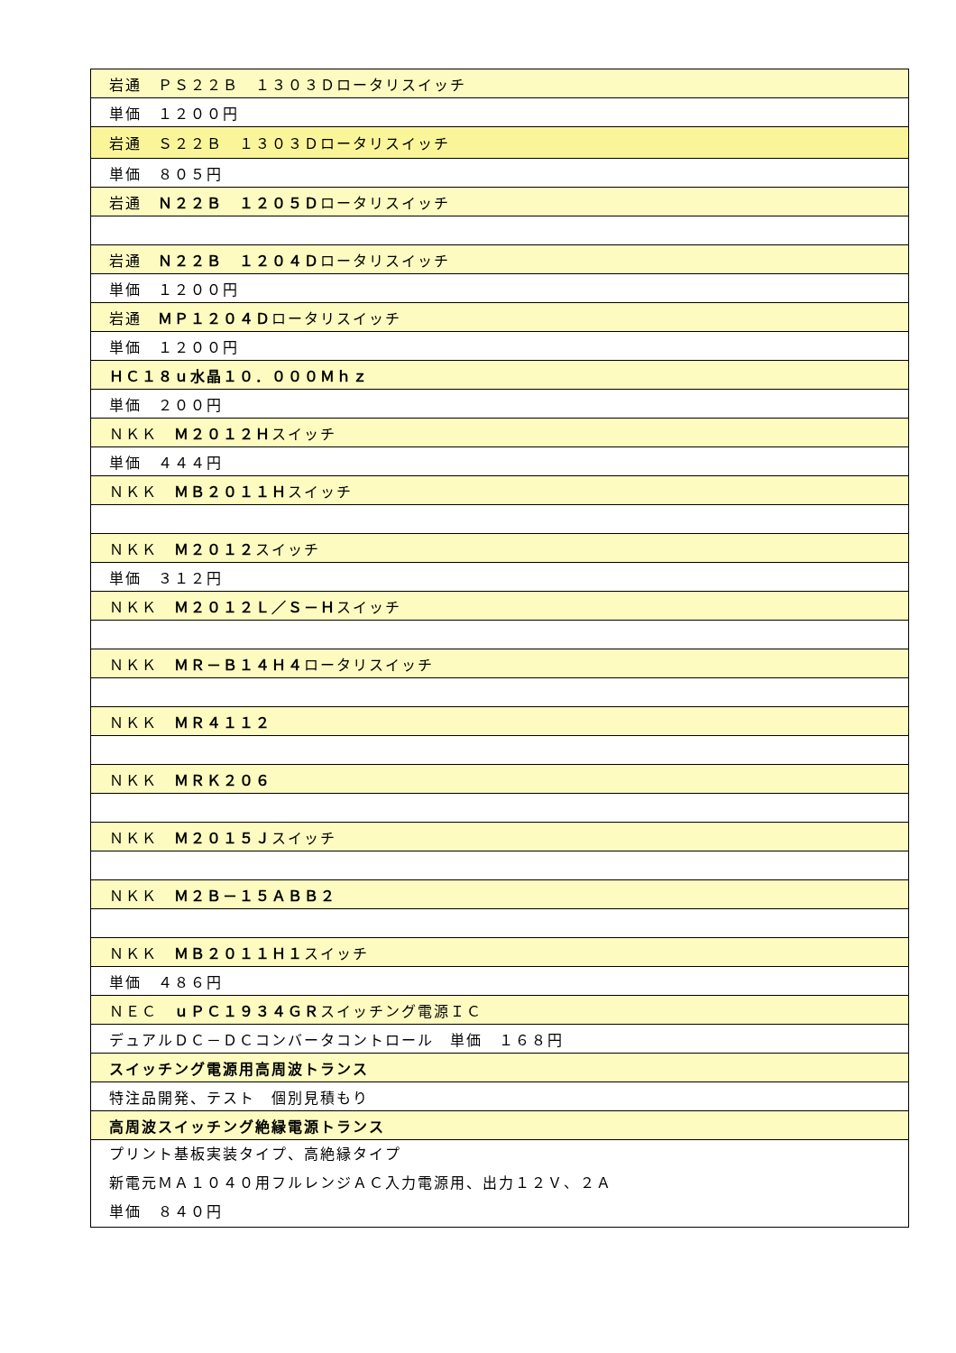| 岩通 ＰＳ２２Ｂ １３０３Ｄロータリスイッチ |
| 単価 １２００円 |
| 岩通 Ｓ２２Ｂ １３０３Ｄロータリスイッチ |
| 単価 ８０５円 |
| 岩通 Ｎ２２Ｂ １２０５Ｄ ロータリスイッチ |
| 岩通 Ｎ２２Ｂ １２０４Ｄ ロータリスイッチ |
| 単価 １２００円 |
| 岩通 ＭＰ１２０４Ｄ ロータリスイッチ |
| 単価 １２００円 |
| ＨＣ１８ｕ水晶１０．０００Ｍｈｚ |
| 単価 ２００円 |
| ＮＫＫ Ｍ２０１２Ｈ スイッチ |
| 単価 ４４４円 |
| ＮＫＫ ＭＢ２０１１Ｈ スイッチ |
| ＮＫＫ Ｍ２０１２ スイッチ |
| 単価 ３１２円 |
| ＮＫＫ Ｍ２０１２Ｌ／Ｓ－Ｈ スイッチ |
| ＮＫＫ ＭＲ－Ｂ１４Ｈ４ ロータリスイッチ |
| ＮＫＫ ＭＲ４１１２ |
| ＮＫＫ ＭＲＫ２０６ |
| ＮＫＫ Ｍ２０１５Ｊ スイッチ |
| ＮＫＫ Ｍ２Ｂ－１５ＡＢＢ２ |
| ＮＫＫ ＭＢ２０１１Ｈ１ スイッチ |
| 単価 ４８６円 |
| ＮＥＣ ｕＰＣ１９３４ＧＲ スイッチング電源ＩＣ |
| デュアルＤＣ－ＤＣコンバータコントロール 単価 １６８円 |
| スイッチング電源用高周波トランス |
| 特注品開発、テスト 個別見積もり |
| 高周波スイッチング絶縁電源トランス |
| プリント基板実装タイプ、高絶縁タイプ 新電元ＭＡ１０４０用フルレンジＡＣ入力電源用、出力１２Ｖ、２Ａ 単価 ８４０円 |